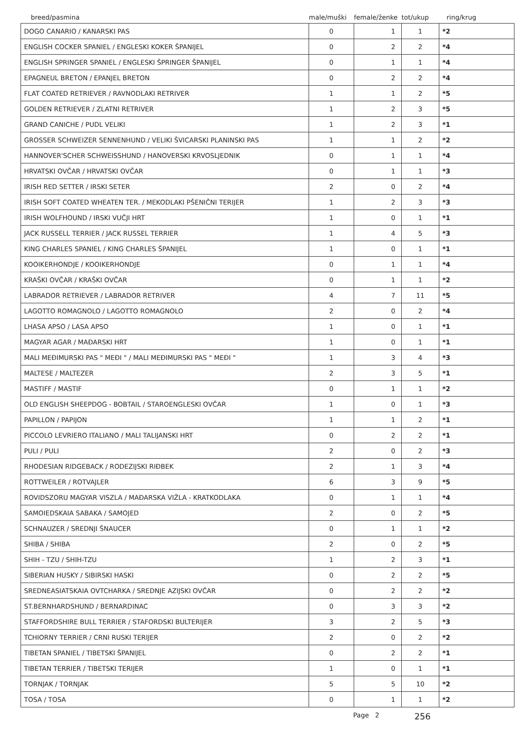| breed/pasmina | male/muški | female/ženke | tot/ukup | ring/krug |
| --- | --- | --- | --- | --- |
| DOGO CANARIO / KANARSKI PAS | 0 | 1 | 1 | *2 |
| ENGLISH COCKER SPANIEL / ENGLESKI KOKER ŠPANIJEL | 0 | 2 | 2 | *4 |
| ENGLISH SPRINGER SPANIEL / ENGLESKI ŠPRINGER ŠPANIJEL | 0 | 1 | 1 | *4 |
| EPAGNEUL BRETON / EPANJEL BRETON | 0 | 2 | 2 | *4 |
| FLAT COATED RETRIEVER / RAVNODLAKI RETRIVER | 1 | 1 | 2 | *5 |
| GOLDEN RETRIEVER / ZLATNI RETRIVER | 1 | 2 | 3 | *5 |
| GRAND CANICHE / PUDL VELIKI | 1 | 2 | 3 | *1 |
| GROSSER SCHWEIZER SENNENHUND / VELIKI ŠVICARSKI PLANINSKI PAS | 1 | 1 | 2 | *2 |
| HANNOVER'SCHER SCHWEISSHUND / HANOVERSKI KRVOSLJEDNIK | 0 | 1 | 1 | *4 |
| HRVATSKI OVČAR / HRVATSKI OVČAR | 0 | 1 | 1 | *3 |
| IRISH RED SETTER / IRSKI SETER | 2 | 0 | 2 | *4 |
| IRISH SOFT COATED WHEATEN TER. / MEKODLAKI PŠENIČNI TERIJER | 1 | 2 | 3 | *3 |
| IRISH WOLFHOUND / IRSKI VUČJI HRT | 1 | 0 | 1 | *1 |
| JACK RUSSELL TERRIER / JACK RUSSEL TERRIER | 1 | 4 | 5 | *3 |
| KING CHARLES SPANIEL / KING CHARLES ŠPANIJEL | 1 | 0 | 1 | *1 |
| KOOIKERHONDJE / KOOIKERHONDJE | 0 | 1 | 1 | *4 |
| KRAŠKI OVČAR / KRAŠKI OVČAR | 0 | 1 | 1 | *2 |
| LABRADOR RETRIEVER / LABRADOR RETRIVER | 4 | 7 | 11 | *5 |
| LAGOTTO ROMAGNOLO / LAGOTTO ROMAGNOLO | 2 | 0 | 2 | *4 |
| LHASA APSO / LASA APSO | 1 | 0 | 1 | *1 |
| MAGYAR AGAR / MAĐARSKI HRT | 1 | 0 | 1 | *1 |
| MALI MEĐIMURSKI PAS " MEĐI " / MALI MEĐIMURSKI PAS " MEĐI " | 1 | 3 | 4 | *3 |
| MALTESE / MALTEZER | 2 | 3 | 5 | *1 |
| MASTIFF / MASTIF | 0 | 1 | 1 | *2 |
| OLD ENGLISH SHEEPDOG - BOBTAIL / STAROENGLESKI OVČAR | 1 | 0 | 1 | *3 |
| PAPILLON / PAPIJON | 1 | 1 | 2 | *1 |
| PICCOLO LEVRIERO ITALIANO / MALI TALIJANSKI HRT | 0 | 2 | 2 | *1 |
| PULI / PULI | 2 | 0 | 2 | *3 |
| RHODESIAN RIDGEBACK / RODEZIJSKI RIĐBEK | 2 | 1 | 3 | *4 |
| ROTTWEILER / ROTVAJLER | 6 | 3 | 9 | *5 |
| ROVIDSZORU MAGYAR VISZLA / MAĐARSKA VIŽLA - KRATKODLAKA | 0 | 1 | 1 | *4 |
| SAMOIEDSKAIA SABAKA / SAMOJED | 2 | 0 | 2 | *5 |
| SCHNAUZER / SREDNJI ŠNAUCER | 0 | 1 | 1 | *2 |
| SHIBA / SHIBA | 2 | 0 | 2 | *5 |
| SHIH - TZU / SHIH-TZU | 1 | 2 | 3 | *1 |
| SIBERIAN HUSKY / SIBIRSKI HASKI | 0 | 2 | 2 | *5 |
| SREDNEASIATSKAIA OVTCHARKA / SREDNJE AZIJSKI OVČAR | 0 | 2 | 2 | *2 |
| ST.BERNHARDSHUND / BERNARDINAC | 0 | 3 | 3 | *2 |
| STAFFORDSHIRE BULL TERRIER / STAFORDSKI BULTERIJER | 3 | 2 | 5 | *3 |
| TCHIORNY TERRIER / CRNI RUSKI TERIJER | 2 | 0 | 2 | *2 |
| TIBETAN SPANIEL / TIBETSKI ŠPANIJEL | 0 | 2 | 2 | *1 |
| TIBETAN TERRIER / TIBETSKI TERIJER | 1 | 0 | 1 | *1 |
| TORNJAK / TORNJAK | 5 | 5 | 10 | *2 |
| TOSA / TOSA | 0 | 1 | 1 | *2 |
Page 2 256